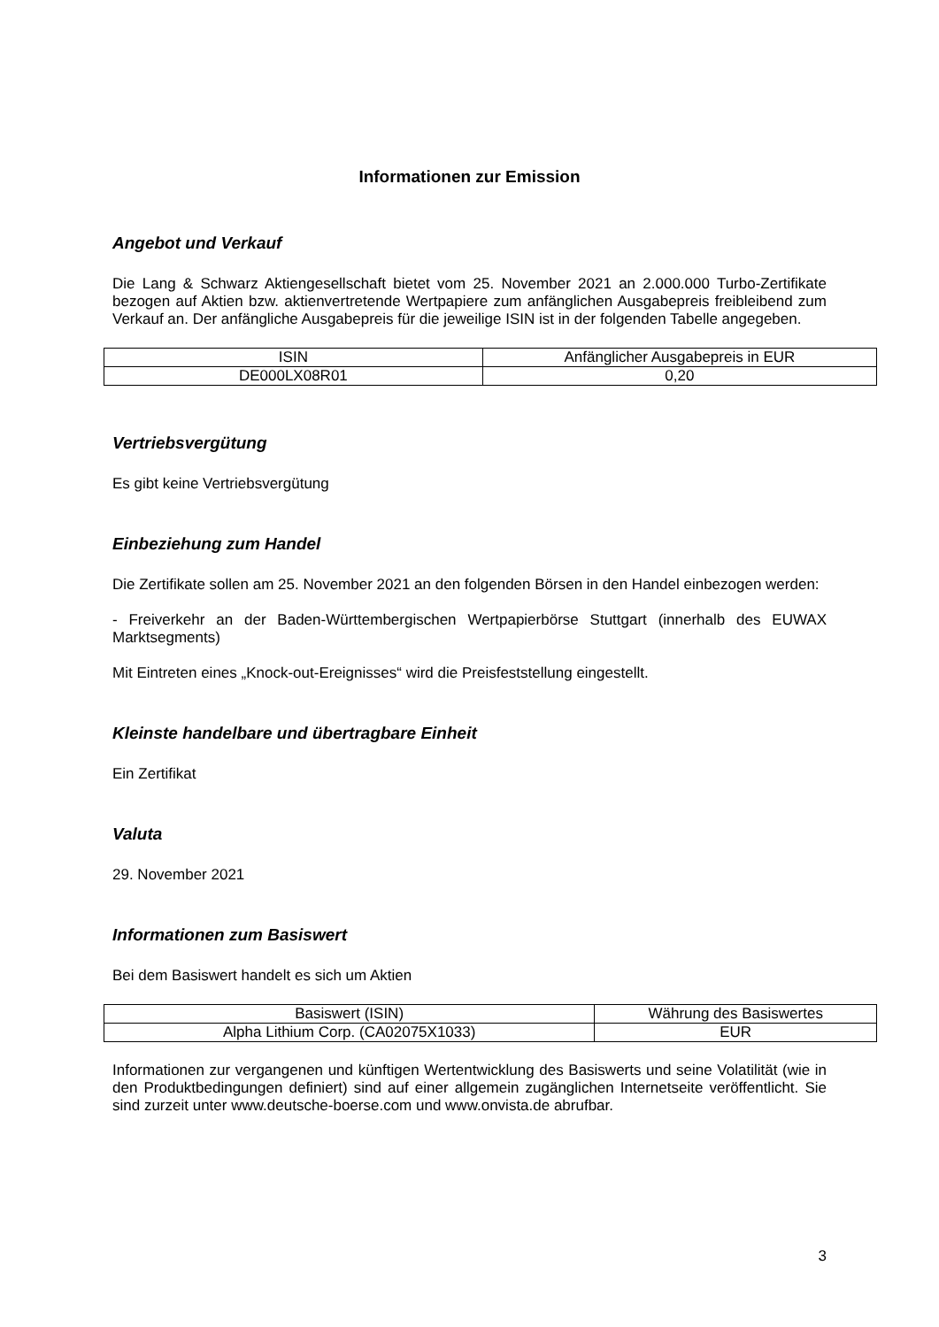Informationen zur Emission
Angebot und Verkauf
Die Lang & Schwarz Aktiengesellschaft bietet vom 25. November 2021 an 2.000.000 Turbo-Zertifikate bezogen auf Aktien bzw. aktienvertretende Wertpapiere zum anfänglichen Ausgabepreis freibleibend zum Verkauf an. Der anfängliche Ausgabepreis für die jeweilige ISIN ist in der folgenden Tabelle angegeben.
| ISIN | Anfänglicher Ausgabepreis in EUR |
| --- | --- |
| DE000LX08R01 | 0,20 |
Vertriebsvergütung
Es gibt keine Vertriebsvergütung
Einbeziehung zum Handel
Die Zertifikate sollen am 25. November 2021 an den folgenden Börsen in den Handel einbezogen werden:
- Freiverkehr an der Baden-Württembergischen Wertpapierbörse Stuttgart (innerhalb des EUWAX Marktsegments)
Mit Eintreten eines „Knock-out-Ereignisses“ wird die Preisfeststellung eingestellt.
Kleinste handelbare und übertragbare Einheit
Ein Zertifikat
Valuta
29. November 2021
Informationen zum Basiswert
Bei dem Basiswert handelt es sich um Aktien
| Basiswert (ISIN) | Währung des Basiswertes |
| --- | --- |
| Alpha Lithium Corp. (CA02075X1033) | EUR |
Informationen zur vergangenen und künftigen Wertentwicklung des Basiswerts und seine Volatilität (wie in den Produktbedingungen definiert) sind auf einer allgemein zugänglichen Internetseite veröffentlicht. Sie sind zurzeit unter www.deutsche-boerse.com und www.onvista.de abrufbar.
3